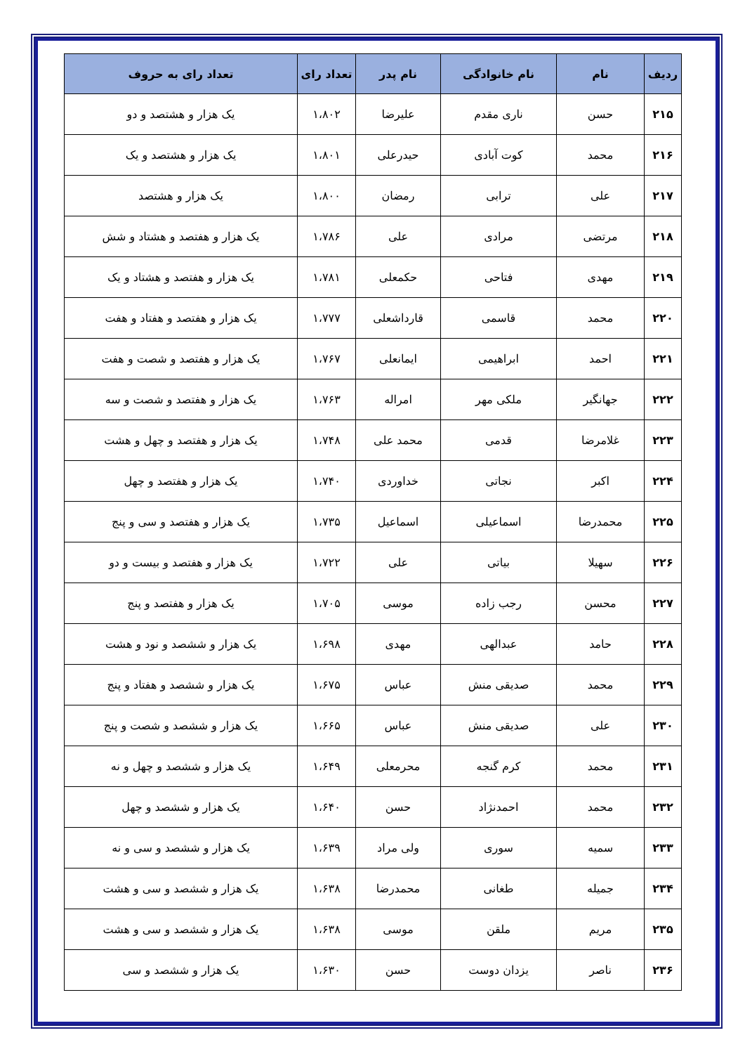| ردیف | نام | نام خانوادگی | نام پدر | تعداد رای | تعداد رای به حروف |
| --- | --- | --- | --- | --- | --- |
| ۲۱۵ | حسن | ناری مقدم | علیرضا | ۱،۸۰۲ | یک هزار و هشتصد و دو |
| ۲۱۶ | محمد | کوت آبادی | حیدرعلی | ۱،۸۰۱ | یک هزار و هشتصد و یک |
| ۲۱۷ | علی | ترابی | رمضان | ۱،۸۰۰ | یک هزار و هشتصد |
| ۲۱۸ | مرتضی | مرادی | علی | ۱،۷۸۶ | یک هزار و هفتصد و هشتاد و شش |
| ۲۱۹ | مهدی | فتاحی | حکمعلی | ۱،۷۸۱ | یک هزار و هفتصد و هشتاد و یک |
| ۲۲۰ | محمد | قاسمی | قارداشعلی | ۱،۷۷۷ | یک هزار و هفتصد و هفتاد و هفت |
| ۲۲۱ | احمد | ابراهیمی | ایمانعلی | ۱،۷۶۷ | یک هزار و هفتصد و شصت و هفت |
| ۲۲۲ | جهانگیر | ملکی مهر | امراله | ۱،۷۶۳ | یک هزار و هفتصد و شصت و سه |
| ۲۲۳ | غلامرضا | قدمی | محمد علی | ۱،۷۴۸ | یک هزار و هفتصد و چهل و هشت |
| ۲۲۴ | اکبر | نجاتی | خداوردی | ۱،۷۴۰ | یک هزار و هفتصد و چهل |
| ۲۲۵ | محمدرضا | اسماعیلی | اسماعیل | ۱،۷۳۵ | یک هزار و هفتصد و سی و پنج |
| ۲۲۶ | سهیلا | بیاتی | علی | ۱،۷۲۲ | یک هزار و هفتصد و بیست و دو |
| ۲۲۷ | محسن | رجب زاده | موسی | ۱،۷۰۵ | یک هزار و هفتصد و پنج |
| ۲۲۸ | حامد | عبدالهی | مهدی | ۱،۶۹۸ | یک هزار و ششصد و نود و هشت |
| ۲۲۹ | محمد | صدیقی منش | عباس | ۱،۶۷۵ | یک هزار و ششصد و هفتاد و پنج |
| ۲۳۰ | علی | صدیقی منش | عباس | ۱،۶۶۵ | یک هزار و ششصد و شصت و پنج |
| ۲۳۱ | محمد | کرم گنجه | محرمعلی | ۱،۶۴۹ | یک هزار و ششصد و چهل و نه |
| ۲۳۲ | محمد | احمدنژاد | حسن | ۱،۶۴۰ | یک هزار و ششصد و چهل |
| ۲۳۳ | سمیه | سوری | ولی مراد | ۱،۶۳۹ | یک هزار و ششصد و سی و نه |
| ۲۳۴ | جمیله | طغانی | محمدرضا | ۱،۶۳۸ | یک هزار و ششصد و سی و هشت |
| ۲۳۵ | مریم | ملقن | موسی | ۱،۶۳۸ | یک هزار و ششصد و سی و هشت |
| ۲۳۶ | ناصر | یزدان دوست | حسن | ۱،۶۳۰ | یک هزار و ششصد و سی |